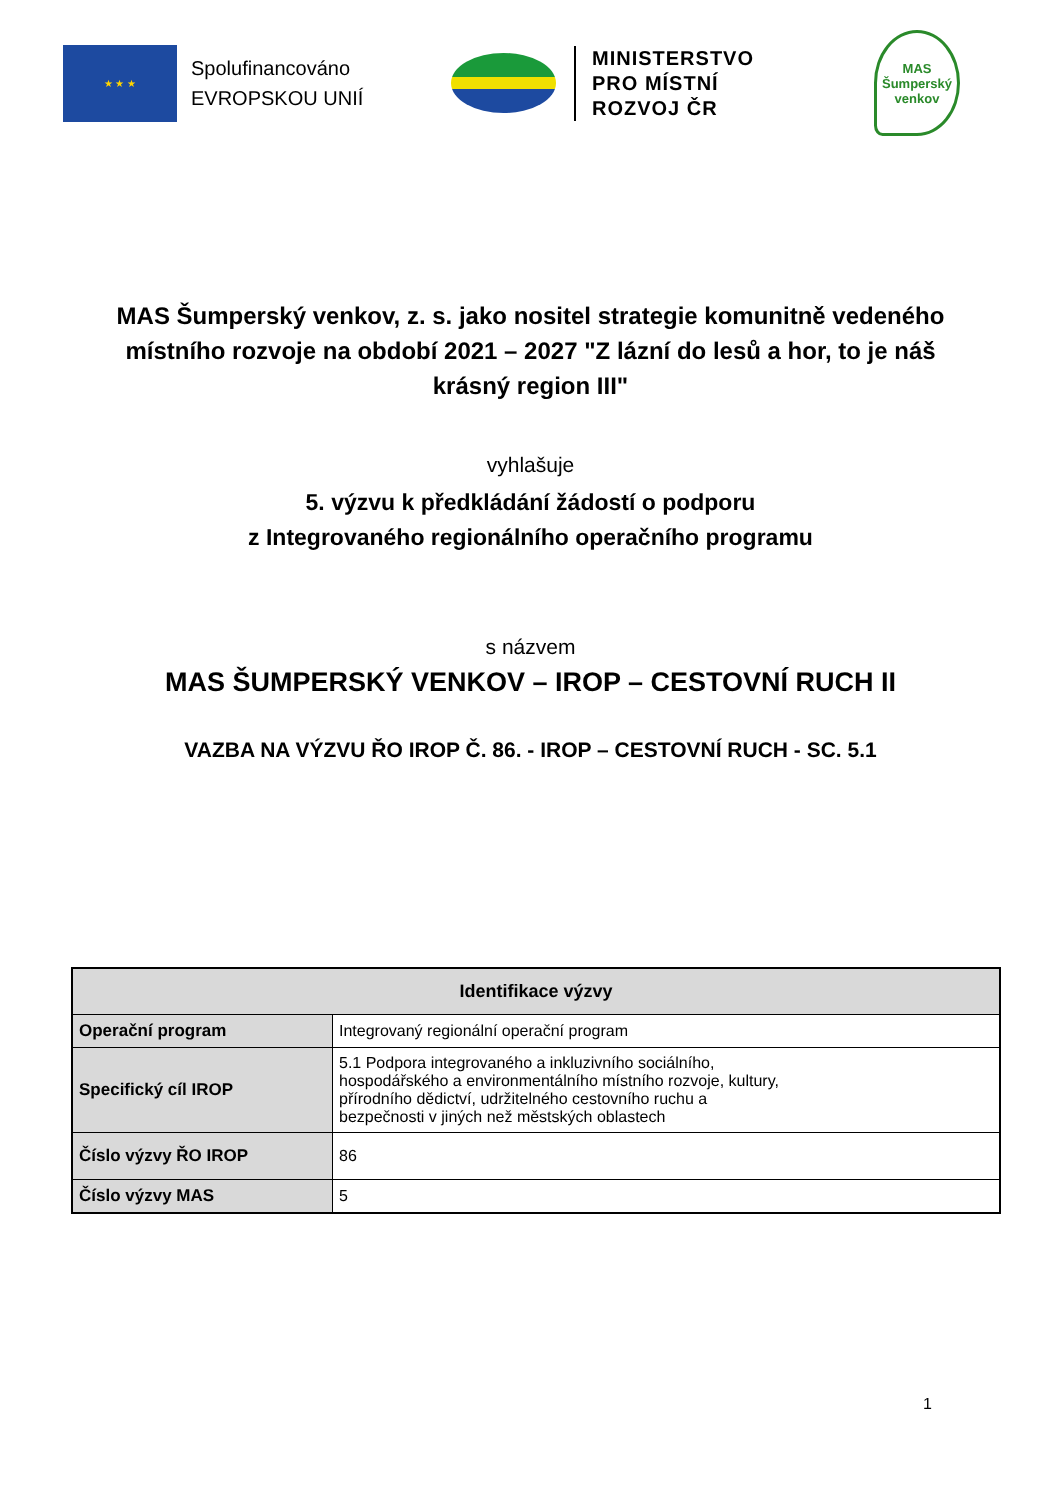★ ★ ★
Spolufinancováno EVROPSKOU UNIÍ
MINISTERSTVO
PRO MÍSTNÍ
ROZVOJ ČR
MAS
Šumperský
venkov
MAS Šumperský venkov, z. s. jako nositel strategie komunitně vedeného místního rozvoje na období 2021 – 2027 "Z lázní do lesů a hor, to je náš krásný region III"
vyhlašuje
5. výzvu k předkládání žádostí o podporu
z Integrovaného regionálního operačního programu
s názvem
MAS ŠUMPERSKÝ VENKOV – IROP – CESTOVNÍ RUCH II
VAZBA NA VÝZVU ŘO IROP Č. 86. - IROP – CESTOVNÍ RUCH - SC. 5.1
| Identifikace výzvy | |
| --- | --- |
| Operační program | Integrovaný regionální operační program |
| Specifický cíl IROP | 5.1 Podpora integrovaného a inkluzivního sociálního, hospodářského a environmentálního místního rozvoje, kultury, přírodního dědictví, udržitelného cestovního ruchu a bezpečnosti v jiných než městských oblastech |
| Číslo výzvy ŘO IROP | 86 |
| Číslo výzvy MAS | 5 |
1